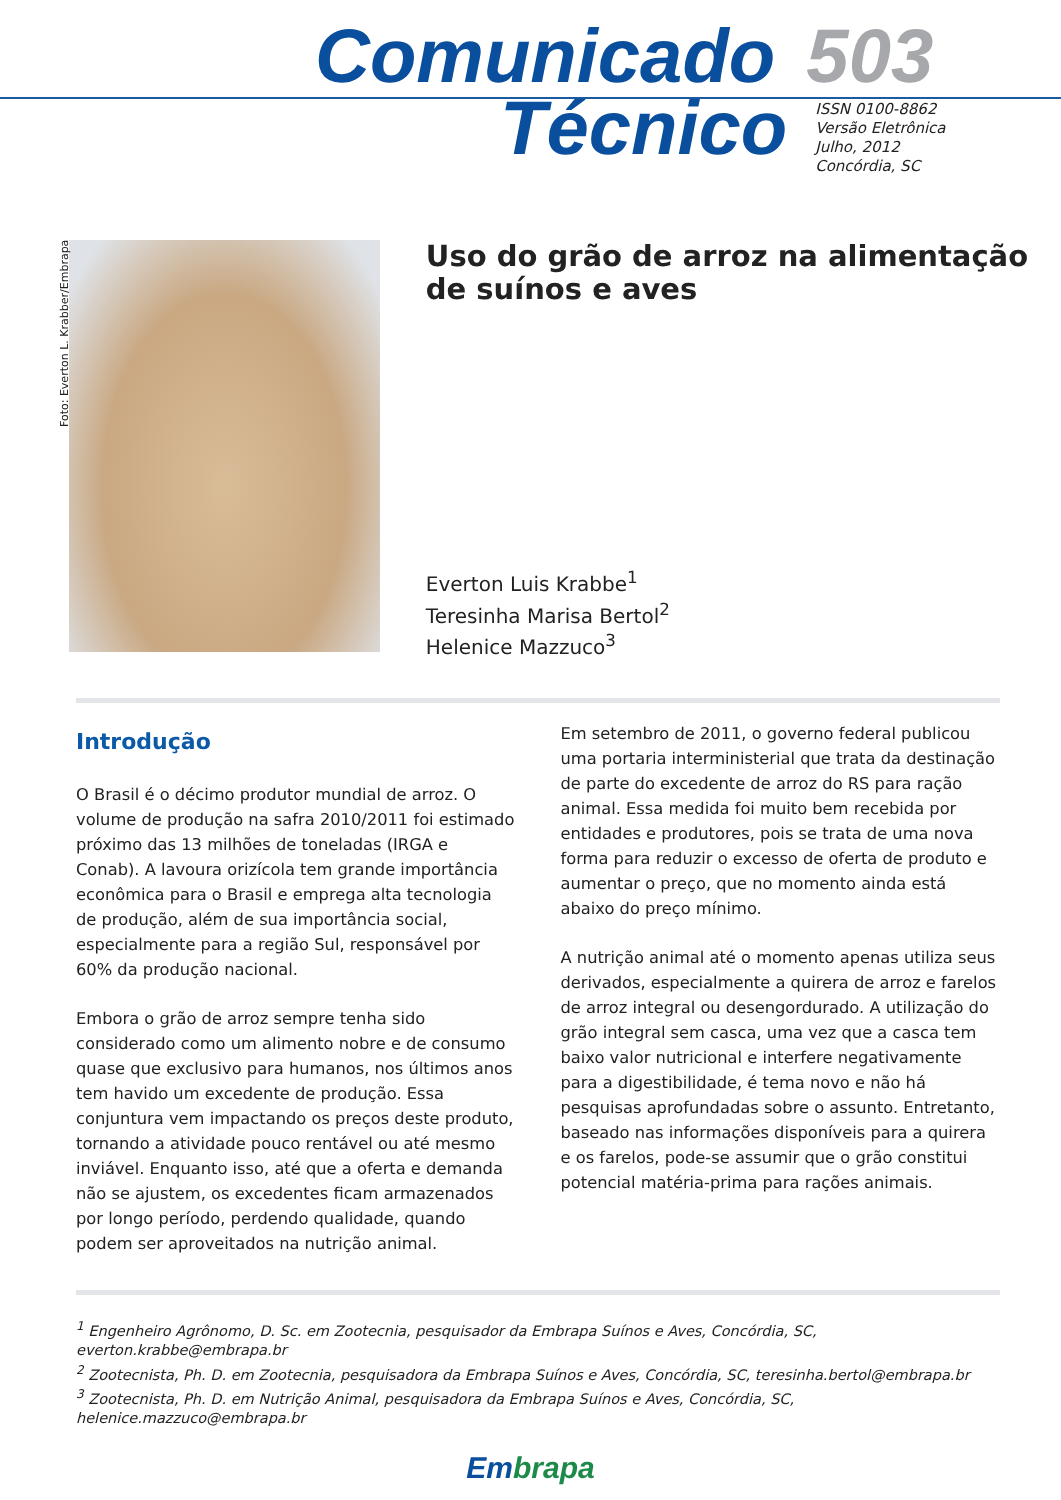Comunicado 503
Técnico
ISSN 0100-8862
Versão Eletrônica
Julho, 2012
Concórdia, SC
Foto: Everton L. Krabber/Embrapa
Uso do grão de arroz na alimentação de suínos e aves
Everton Luis Krabbe<sup>1</sup>
Teresinha Marisa Bertol<sup>2</sup>
Helenice Mazzuco<sup>3</sup>
Introdução
O Brasil é o décimo produtor mundial de arroz. O volume de produção na safra 2010/2011 foi estimado próximo das 13 milhões de toneladas (IRGA e Conab). A lavoura orizícola tem grande importância econômica para o Brasil e emprega alta tecnologia de produção, além de sua importância social, especialmente para a região Sul, responsável por 60% da produção nacional.
Embora o grão de arroz sempre tenha sido considerado como um alimento nobre e de consumo quase que exclusivo para humanos, nos últimos anos tem havido um excedente de produção. Essa conjuntura vem impactando os preços deste produto, tornando a atividade pouco rentável ou até mesmo inviável. Enquanto isso, até que a oferta e demanda não se ajustem, os excedentes ficam armazenados por longo período, perdendo qualidade, quando podem ser aproveitados na nutrição animal.
Em setembro de 2011, o governo federal publicou uma portaria interministerial que trata da destinação de parte do excedente de arroz do RS para ração animal. Essa medida foi muito bem recebida por entidades e produtores, pois se trata de uma nova forma para reduzir o excesso de oferta de produto e aumentar o preço, que no momento ainda está abaixo do preço mínimo.
A nutrição animal até o momento apenas utiliza seus derivados, especialmente a quirera de arroz e farelos de arroz integral ou desengordurado. A utilização do grão integral sem casca, uma vez que a casca tem baixo valor nutricional e interfere negativamente para a digestibilidade, é tema novo e não há pesquisas aprofundadas sobre o assunto. Entretanto, baseado nas informações disponíveis para a quirera e os farelos, pode-se assumir que o grão constitui potencial matéria-prima para rações animais.
<sup>1</sup> Engenheiro Agrônomo, D. Sc. em Zootecnia, pesquisador da Embrapa Suínos e Aves, Concórdia, SC, everton.krabbe@embrapa.br
<sup>2</sup> Zootecnista, Ph. D. em Zootecnia, pesquisadora da Embrapa Suínos e Aves, Concórdia, SC, teresinha.bertol@embrapa.br
<sup>3</sup> Zootecnista, Ph. D. em Nutrição Animal, pesquisadora da Embrapa Suínos e Aves, Concórdia, SC, helenice.mazzuco@embrapa.br
Embrapa